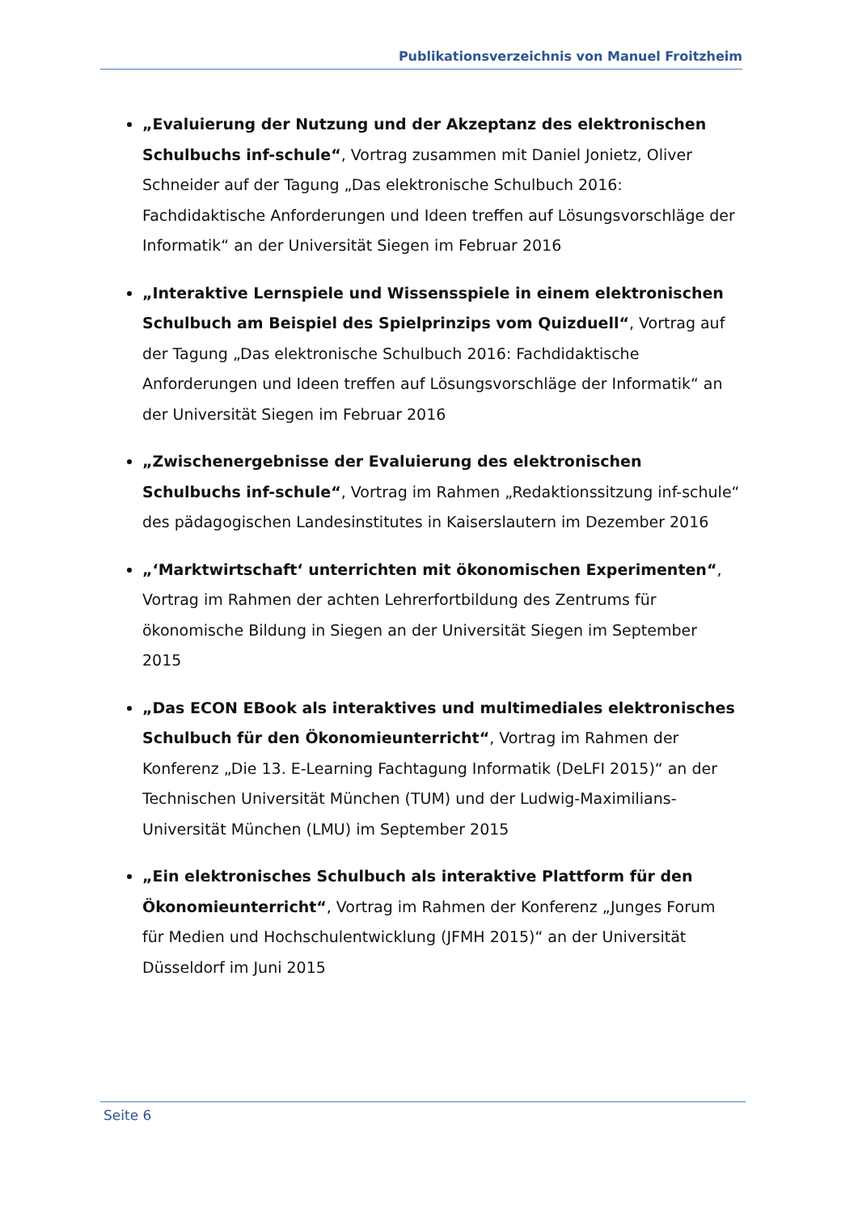Publikationsverzeichnis von Manuel Froitzheim
„Evaluierung der Nutzung und der Akzeptanz des elektronischen Schulbuchs inf-schule“, Vortrag zusammen mit Daniel Jonietz, Oliver Schneider auf der Tagung „Das elektronische Schulbuch 2016: Fachdidaktische Anforderungen und Ideen treffen auf Lösungsvorschläge der Informatik“ an der Universität Siegen im Februar 2016
„Interaktive Lernspiele und Wissensspiele in einem elektronischen Schulbuch am Beispiel des Spielprinzips vom Quizduell“, Vortrag auf der Tagung „Das elektronische Schulbuch 2016: Fachdidaktische Anforderungen und Ideen treffen auf Lösungsvorschläge der Informatik“ an der Universität Siegen im Februar 2016
„Zwischenergebnisse der Evaluierung des elektronischen Schulbuchs inf-schule“, Vortrag im Rahmen „Redaktionssitzung inf-schule“ des pädagogischen Landesinstitutes in Kaiserslautern im Dezember 2016
„‘Marktwirtschaft‘ unterrichten mit ökonomischen Experimenten“, Vortrag im Rahmen der achten Lehrerfortbildung des Zentrums für ökonomische Bildung in Siegen an der Universität Siegen im September 2015
„Das ECON EBook als interaktives und multimediales elektronisches Schulbuch für den Ökonomieunterricht“, Vortrag im Rahmen der Konferenz „Die 13. E-Learning Fachtagung Informatik (DeLFI 2015)“ an der Technischen Universität München (TUM) und der Ludwig-Maximilians-Universität München (LMU) im September 2015
„Ein elektronisches Schulbuch als interaktive Plattform für den Ökonomieunterricht“, Vortrag im Rahmen der Konferenz „Junges Forum für Medien und Hochschulentwicklung (JFMH 2015)“ an der Universität Düsseldorf im Juni 2015
Seite 6